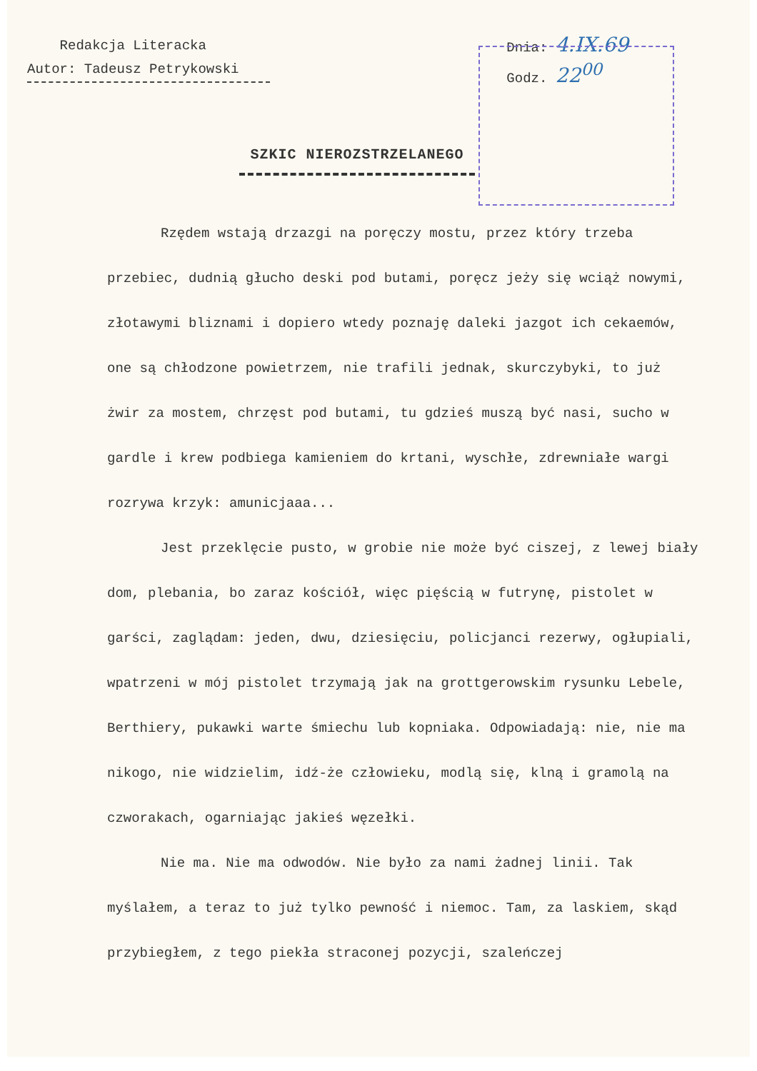Redakcja Literacka
Autor: Tadeusz Petrykowski
Dnia: 4.IX.69
Godz. 22<sup>00</sup>
SZKIC NIEROZSTRZELANEGO
Rzędem wstają drzazgi na poręczy mostu, przez który trzeba przebiec, dudnią głucho deski pod butami, poręcz jeży się wciąż nowymi, złotawymi bliznami i dopiero wtedy poznaję daleki jazgot ich cekaemów, one są chłodzone powietrzem, nie trafili jednak, skurczybyki, to już żwir za mostem, chrzęst pod butami, tu gdzieś muszą być nasi, sucho w gardle i krew podbiega kamieniem do krtani, wyschłe, zdrewniałe wargi rozrywa krzyk: amunicjaaa...
Jest przeklęcie pusto, w grobie nie może być ciszej, z lewej biały dom, plebania, bo zaraz kościół, więc pięścią w futrynę, pistolet w garści, zaglądam: jeden, dwu, dziesięciu, policjanci rezerwy, ogłupiali, wpatrzeni w mój pistolet trzymają jak na grottgerowskim rysunku Lebele, Berthiery, pukawki warte śmiechu lub kopniaka. Odpowiadają: nie, nie ma nikogo, nie widzielim, idź-że człowieku, modlą się, klną i gramolą na czworakach, ogarniając jakieś węzełki.
Nie ma. Nie ma odwodów. Nie było za nami żadnej linii. Tak myślałem, a teraz to już tylko pewność i niemoc. Tam, za laskiem, skąd przybiegłem, z tego piekła straconej pozycji, szaleńczej